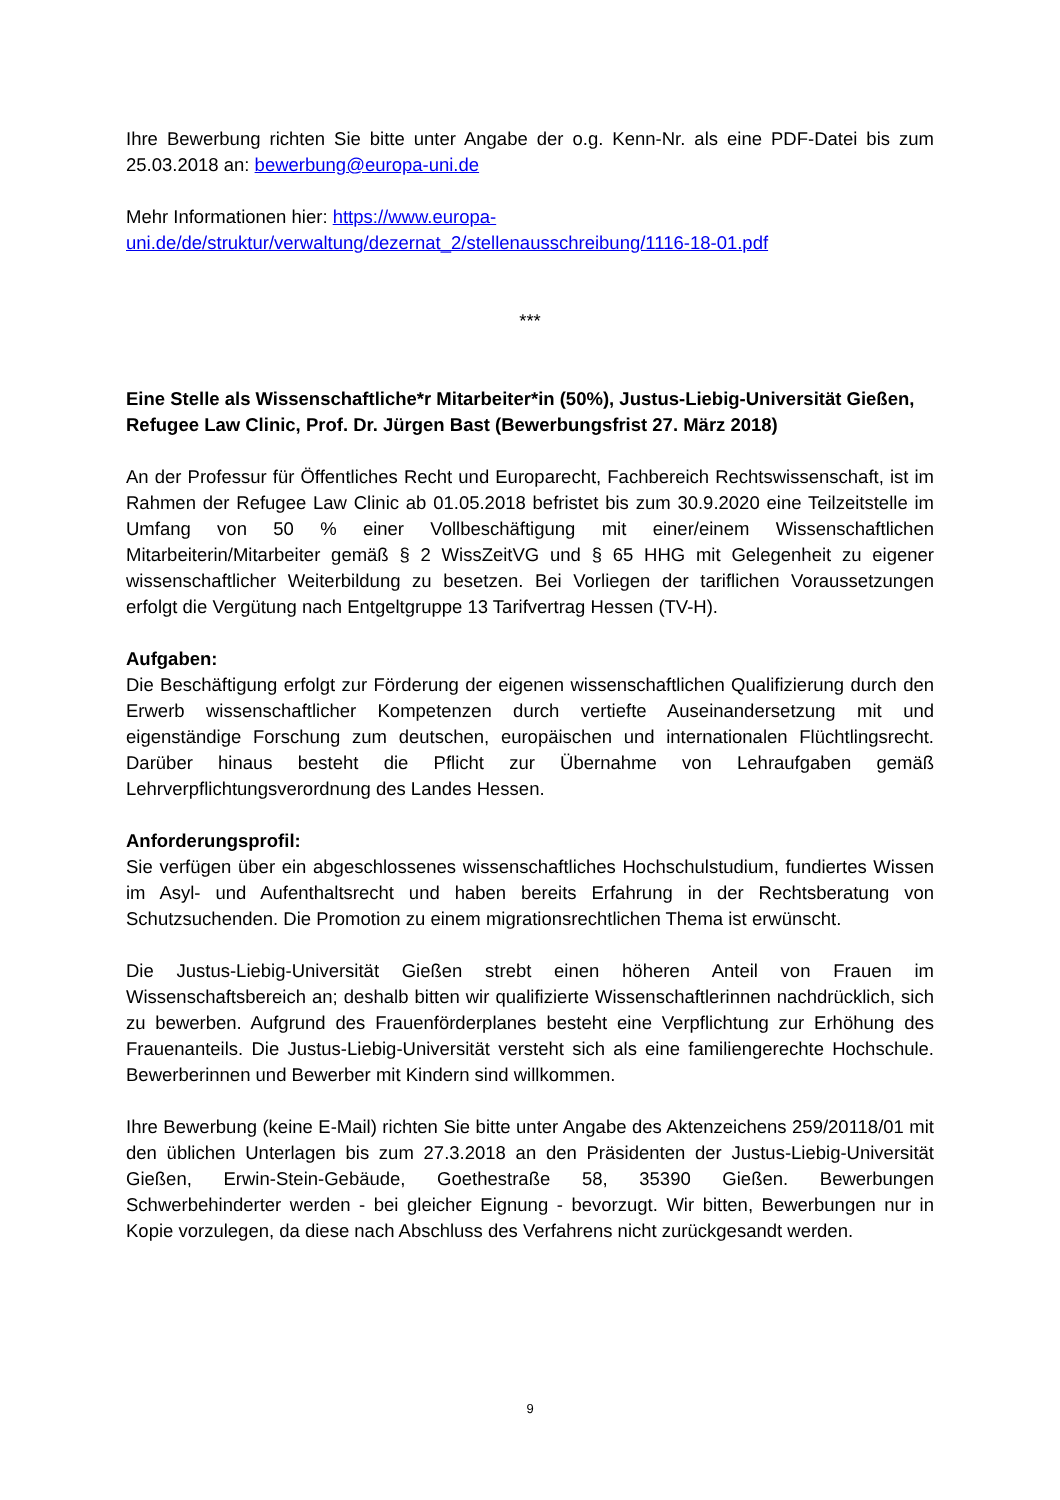Ihre Bewerbung richten Sie bitte unter Angabe der o.g. Kenn-Nr. als eine PDF-Datei bis zum 25.03.2018 an: bewerbung@europa-uni.de
Mehr Informationen hier: https://www.europa-
uni.de/de/struktur/verwaltung/dezernat_2/stellenausschreibung/1116-18-01.pdf
***
Eine Stelle als Wissenschaftliche*r Mitarbeiter*in (50%), Justus-Liebig-Universität Gießen, Refugee Law Clinic, Prof. Dr. Jürgen Bast (Bewerbungsfrist 27. März 2018)
An der Professur für Öffentliches Recht und Europarecht, Fachbereich Rechtswissenschaft, ist im Rahmen der Refugee Law Clinic ab 01.05.2018 befristet bis zum 30.9.2020 eine Teilzeitstelle im Umfang von 50 % einer Vollbeschäftigung mit einer/einem Wissenschaftlichen Mitarbeiterin/Mitarbeiter gemäß § 2 WissZeitVG und § 65 HHG mit Gelegenheit zu eigener wissenschaftlicher Weiterbildung zu besetzen. Bei Vorliegen der tariflichen Voraussetzungen erfolgt die Vergütung nach Entgeltgruppe 13 Tarifvertrag Hessen (TV-H).
Aufgaben:
Die Beschäftigung erfolgt zur Förderung der eigenen wissenschaftlichen Qualifizierung durch den Erwerb wissenschaftlicher Kompetenzen durch vertiefte Auseinandersetzung mit und eigenständige Forschung zum deutschen, europäischen und internationalen Flüchtlingsrecht. Darüber hinaus besteht die Pflicht zur Übernahme von Lehraufgaben gemäß Lehrverpflichtungsverordnung des Landes Hessen.
Anforderungsprofil:
Sie verfügen über ein abgeschlossenes wissenschaftliches Hochschulstudium, fundiertes Wissen im Asyl- und Aufenthaltsrecht und haben bereits Erfahrung in der Rechtsberatung von Schutzsuchenden. Die Promotion zu einem migrationsrechtlichen Thema ist erwünscht.
Die Justus-Liebig-Universität Gießen strebt einen höheren Anteil von Frauen im Wissenschaftsbereich an; deshalb bitten wir qualifizierte Wissenschaftlerinnen nachdrücklich, sich zu bewerben. Aufgrund des Frauenförderplanes besteht eine Verpflichtung zur Erhöhung des Frauenanteils. Die Justus-Liebig-Universität versteht sich als eine familiengerechte Hochschule. Bewerberinnen und Bewerber mit Kindern sind willkommen.
Ihre Bewerbung (keine E-Mail) richten Sie bitte unter Angabe des Aktenzeichens 259/20118/01 mit den üblichen Unterlagen bis zum 27.3.2018 an den Präsidenten der Justus-Liebig-Universität Gießen, Erwin-Stein-Gebäude, Goethestraße 58, 35390 Gießen. Bewerbungen Schwerbehinderter werden - bei gleicher Eignung - bevorzugt. Wir bitten, Bewerbungen nur in Kopie vorzulegen, da diese nach Abschluss des Verfahrens nicht zurückgesandt werden.
9